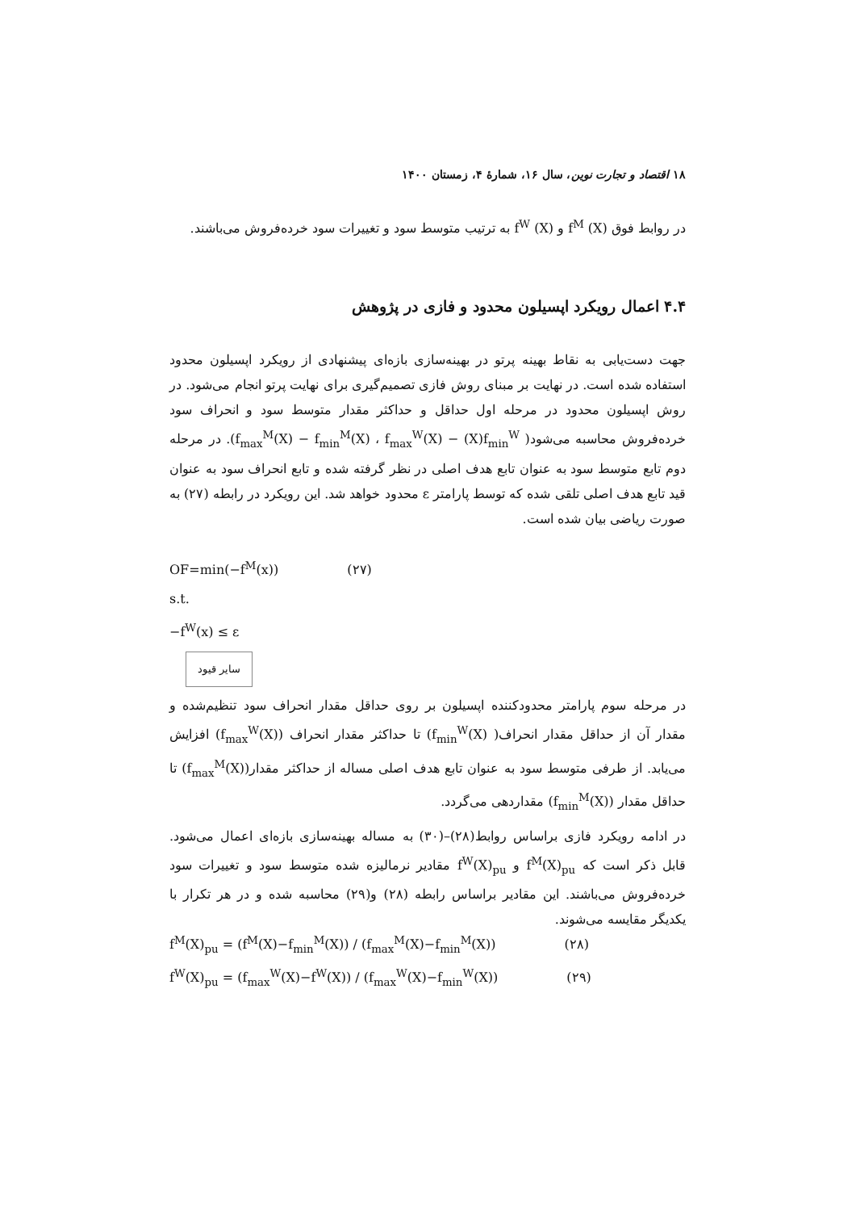۱۸ اقتصاد و تجارت نوین، سال ۱۶، شمارهٔ ۴، زمستان ۱۴۰۰
در روابط فوق (X) f<sup>M</sup> و (X) f<sup>W</sup> به ترتیب متوسط سود و تغییرات سود خرده‌فروش می‌باشند.
۴.۴ اعمال رویکرد اپسیلون محدود و فازی در پژوهش
جهت دست‌یابی به نقاط بهینه پرتو در بهینه‌سازی بازه‌ای پیشنهادی از رویکرد اپسیلون محدود استفاده شده است. در نهایت بر مبنای روش فازی تصمیم‌گیری برای نهایت پرتو انجام می‌شود. در روش اپسیلون محدود در مرحله اول حداقل و حداکثر مقدار متوسط سود و انحراف سود خرده‌فروش محاسبه می‌شود( f<sub>max</sub><sup>M</sup>(X) − f<sub>min</sub><sup>M</sup>(X) ، f<sub>max</sub><sup>W</sup>(X) − (X)f<sub>min</sub><sup>W</sup>). در مرحله دوم تابع متوسط سود به عنوان تابع هدف اصلی در نظر گرفته شده و تابع انحراف سود به عنوان قید تابع هدف اصلی تلقی شده که توسط پارامتر ε محدود خواهد شد. این رویکرد در رابطه (۲۷) به صورت ریاضی بیان شده است.
OF=min(−f<sup>M</sup>(x)) (۲۷)
s.t.
−f<sup>W</sup>(x) ≤ ε
سایر قیود
در مرحله سوم پارامتر محدودکننده اپسیلون بر روی حداقل مقدار انحراف سود تنظیم‌شده و مقدار آن از حداقل مقدار انحراف( f<sub>min</sub><sup>W</sup>(X)) تا حداکثر مقدار انحراف (f<sub>max</sub><sup>W</sup>(X)) افزایش می‌یابد. از طرفی متوسط سود به عنوان تابع هدف اصلی مساله از حداکثر مقدار(f<sub>max</sub><sup>M</sup>(X)) تا حداقل مقدار (f<sub>min</sub><sup>M</sup>(X)) مقداردهی می‌گردد.
در ادامه رویکرد فازی براساس روابط(۲۸)–(۳۰) به مساله بهینه‌سازی بازه‌ای اعمال می‌شود. قابل ذکر است که f<sup>M</sup>(X)<sub>pu</sub> و f<sup>W</sup>(X)<sub>pu</sub> مقادیر نرمالیزه شده متوسط سود و تغییرات سود خرده‌فروش می‌باشند. این مقادیر براساس رابطه (۲۸) و(۲۹) محاسبه شده و در هر تکرار با یکدیگر مقایسه می‌شوند.
f<sup>M</sup>(X)<sub>pu</sub> = (f<sup>M</sup>(X)−f<sub>min</sub><sup>M</sup>(X)) / (f<sub>max</sub><sup>M</sup>(X)−f<sub>min</sub><sup>M</sup>(X)) (۲۸)
f<sup>W</sup>(X)<sub>pu</sub> = (f<sub>max</sub><sup>W</sup>(X)−f<sup>W</sup>(X)) / (f<sub>max</sub><sup>W</sup>(X)−f<sub>min</sub><sup>W</sup>(X)) (۲۹)